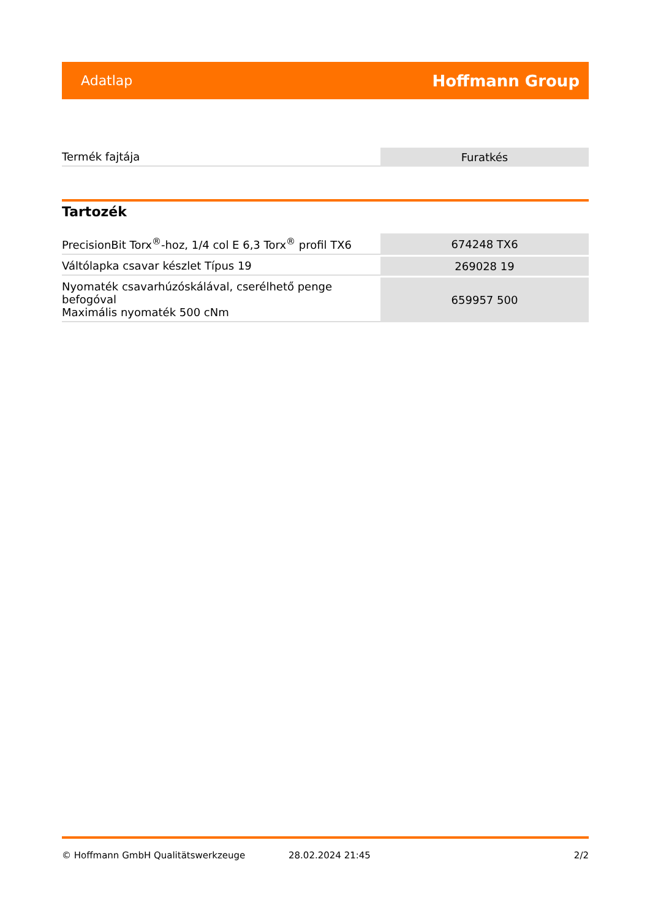Adatlap Hoffmann Group
| Termék fajtája | Furatkés |
Tartozék
| PrecisionBit Torx<sup>®</sup>-hoz, 1/4 col E 6,3 Torx<sup>®</sup> profil TX6 | 674248 TX6 |
| Váltólapka csavar készlet Típus 19 | 269028 19 |
| Nyomaték csavarhúzóskálával, cserélhető penge befogóval Maximális nyomaték 500 cNm | 659957 500 |
© Hoffmann GmbH Qualitätswerkzeuge 28.02.2024 21:45 2/2